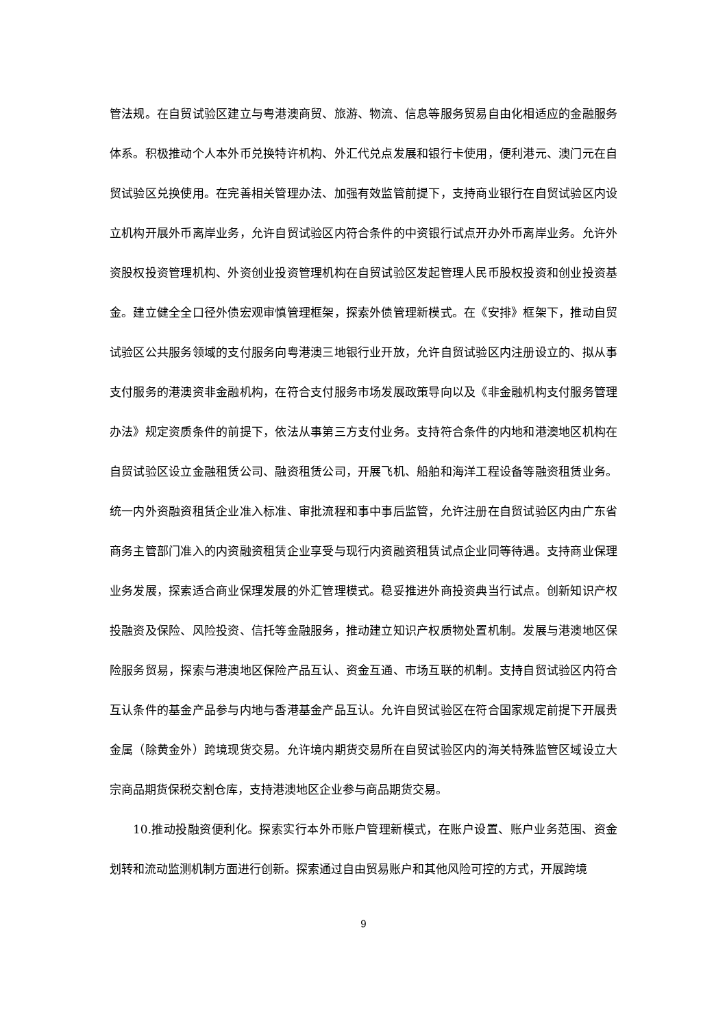管法规。在自贸试验区建立与粤港澳商贸、旅游、物流、信息等服务贸易自由化相适应的金融服务体系。积极推动个人本外币兑换特许机构、外汇代兑点发展和银行卡使用，便利港元、澳门元在自贸试验区兑换使用。在完善相关管理办法、加强有效监管前提下，支持商业银行在自贸试验区内设立机构开展外币离岸业务，允许自贸试验区内符合条件的中资银行试点开办外币离岸业务。允许外资股权投资管理机构、外资创业投资管理机构在自贸试验区发起管理人民币股权投资和创业投资基金。建立健全全口径外债宏观审慎管理框架，探索外债管理新模式。在《安排》框架下，推动自贸试验区公共服务领域的支付服务向粤港澳三地银行业开放，允许自贸试验区内注册设立的、拟从事支付服务的港澳资非金融机构，在符合支付服务市场发展政策导向以及《非金融机构支付服务管理办法》规定资质条件的前提下，依法从事第三方支付业务。支持符合条件的内地和港澳地区机构在自贸试验区设立金融租赁公司、融资租赁公司，开展飞机、船舶和海洋工程设备等融资租赁业务。统一内外资融资租赁企业准入标准、审批流程和事中事后监管，允许注册在自贸试验区内由广东省商务主管部门准入的内资融资租赁企业享受与现行内资融资租赁试点企业同等待遇。支持商业保理业务发展，探索适合商业保理发展的外汇管理模式。稳妥推进外商投资典当行试点。创新知识产权投融资及保险、风险投资、信托等金融服务，推动建立知识产权质物处置机制。发展与港澳地区保险服务贸易，探索与港澳地区保险产品互认、资金互通、市场互联的机制。支持自贸试验区内符合互认条件的基金产品参与内地与香港基金产品互认。允许自贸试验区在符合国家规定前提下开展贵金属（除黄金外）跨境现货交易。允许境内期货交易所在自贸试验区内的海关特殊监管区域设立大宗商品期货保税交割仓库，支持港澳地区企业参与商品期货交易。
10.推动投融资便利化。探索实行本外币账户管理新模式，在账户设置、账户业务范围、资金划转和流动监测机制方面进行创新。探索通过自由贸易账户和其他风险可控的方式，开展跨境
9